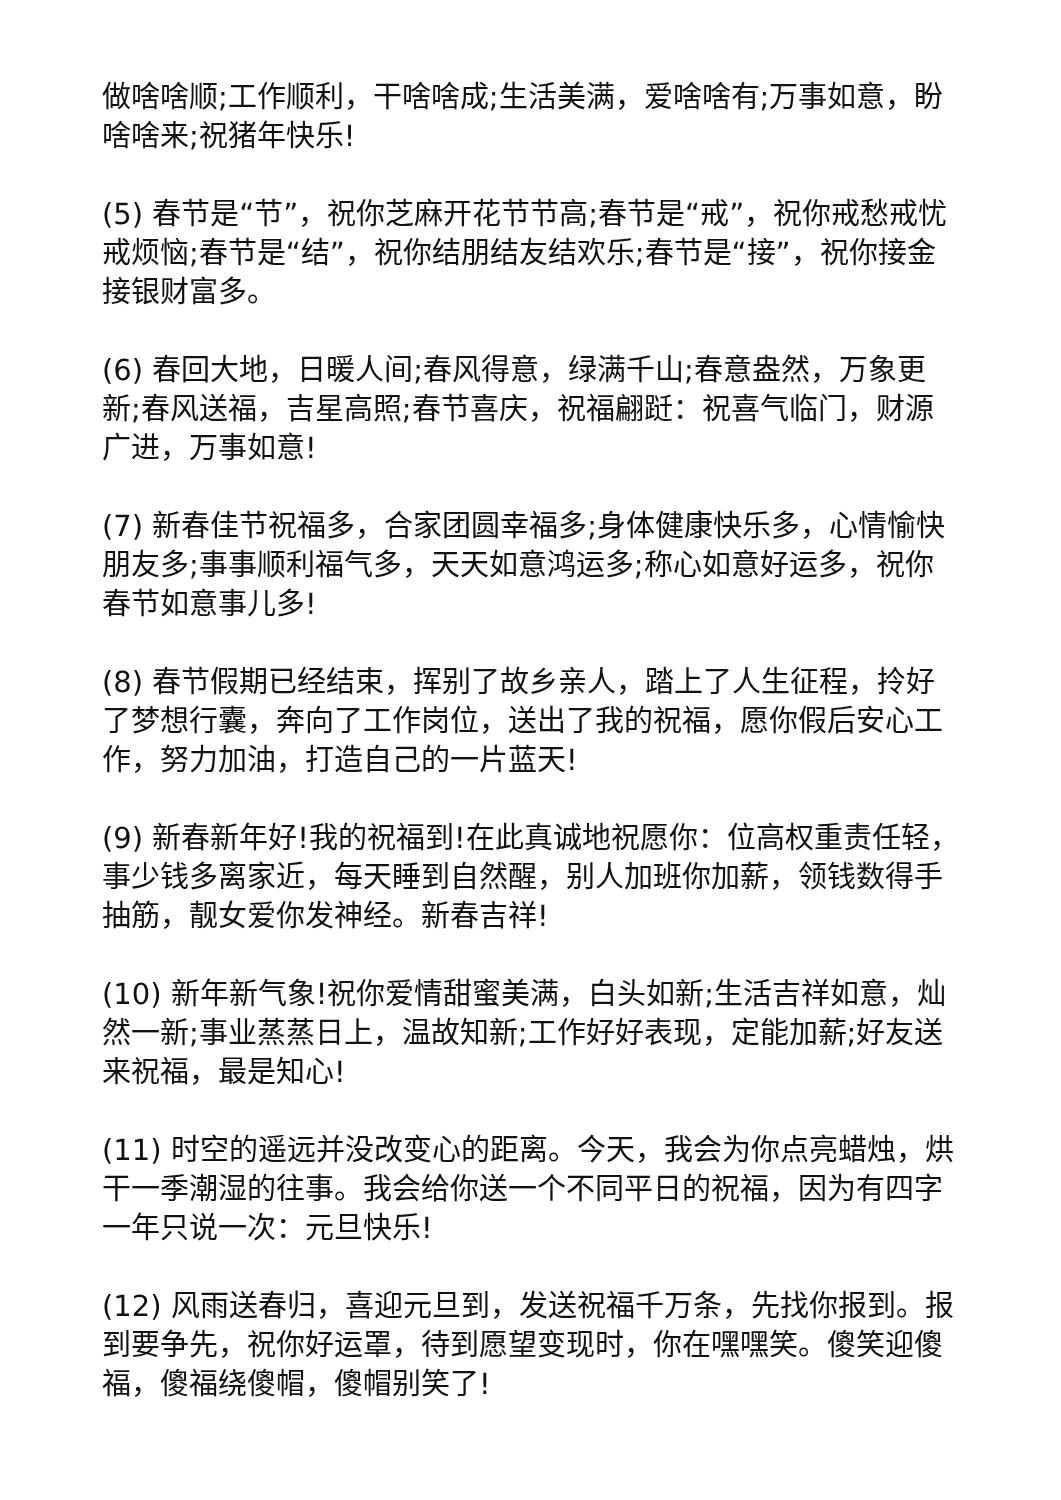做啥啥顺;工作顺利，干啥啥成;生活美满，爱啥啥有;万事如意，盼啥啥来;祝猪年快乐!
(5) 春节是“节”，祝你芝麻开花节节高;春节是“戒”，祝你戒愁戒忧戒烦恼;春节是“结”，祝你结朋结友结欢乐;春节是“接”，祝你接金接银财富多。
(6) 春回大地，日暖人间;春风得意，绿满千山;春意盎然，万象更新;春风送福，吉星高照;春节喜庆，祝福翩跹：祝喜气临门，财源广进，万事如意!
(7) 新春佳节祝福多，合家团圆幸福多;身体健康快乐多，心情愉快朋友多;事事顺利福气多，天天如意鸿运多;称心如意好运多，祝你春节如意事儿多!
(8) 春节假期已经结束，挥别了故乡亲人，踏上了人生征程，拎好了梦想行囊，奔向了工作岗位，送出了我的祝福，愿你假后安心工作，努力加油，打造自己的一片蓝天!
(9) 新春新年好!我的祝福到!在此真诚地祝愿你：位高权重责任轻，事少钱多离家近，每天睡到自然醒，别人加班你加薪，领钱数得手抽筋，靓女爱你发神经。新春吉祥!
(10) 新年新气象!祝你爱情甜蜜美满，白头如新;生活吉祥如意，灿然一新;事业蒸蒸日上，温故知新;工作好好表现，定能加薪;好友送来祝福，最是知心!
(11) 时空的遥远并没改变心的距离。今天，我会为你点亮蜡烛，烘干一季潮湿的往事。我会给你送一个不同平日的祝福，因为有四字一年只说一次：元旦快乐!
(12) 风雨送春归，喜迎元旦到，发送祝福千万条，先找你报到。报到要争先，祝你好运罩，待到愿望变现时，你在嘿嘿笑。傻笑迎傻福，傻福绕傻帽，傻帽别笑了!